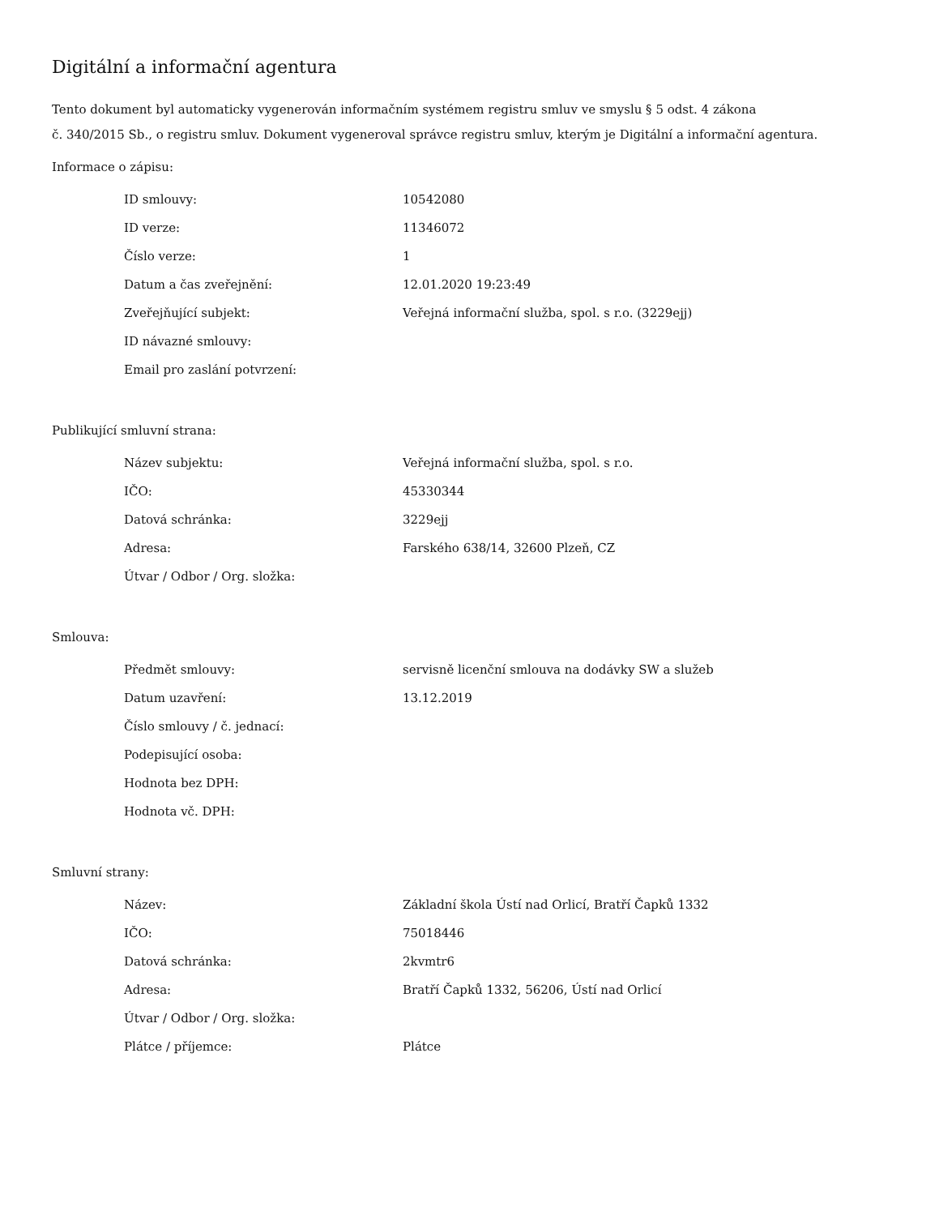Digitální a informační agentura
Tento dokument byl automaticky vygenerován informačním systémem registru smluv ve smyslu § 5 odst. 4 zákona
č. 340/2015 Sb., o registru smluv. Dokument vygeneroval správce registru smluv, kterým je Digitální a informační agentura.
Informace o zápisu:
| ID smlouvy: | 10542080 |
| ID verze: | 11346072 |
| Číslo verze: | 1 |
| Datum a čas zveřejnění: | 12.01.2020 19:23:49 |
| Zveřejňující subjekt: | Veřejná informační služba, spol. s r.o. (3229ejj) |
| ID návazné smlouvy: | |
| Email pro zaslání potvrzení: | |
Publikující smluvní strana:
| Název subjektu: | Veřejná informační služba, spol. s r.o. |
| IČO: | 45330344 |
| Datová schránka: | 3229ejj |
| Adresa: | Farského 638/14, 32600 Plzeň, CZ |
| Útvar / Odbor / Org. složka: | |
Smlouva:
| Předmět smlouvy: | servisně licenční smlouva na dodávky SW a služeb |
| Datum uzavření: | 13.12.2019 |
| Číslo smlouvy / č. jednací: | |
| Podepisující osoba: | |
| Hodnota bez DPH: | |
| Hodnota vč. DPH: | |
Smluvní strany:
| Název: | Základní škola Ústí nad Orlicí, Bratří Čapků 1332 |
| IČO: | 75018446 |
| Datová schránka: | 2kvmtr6 |
| Adresa: | Bratří Čapků 1332, 56206, Ústí nad Orlicí |
| Útvar / Odbor / Org. složka: | |
| Plátce / příjemce: | Plátce |